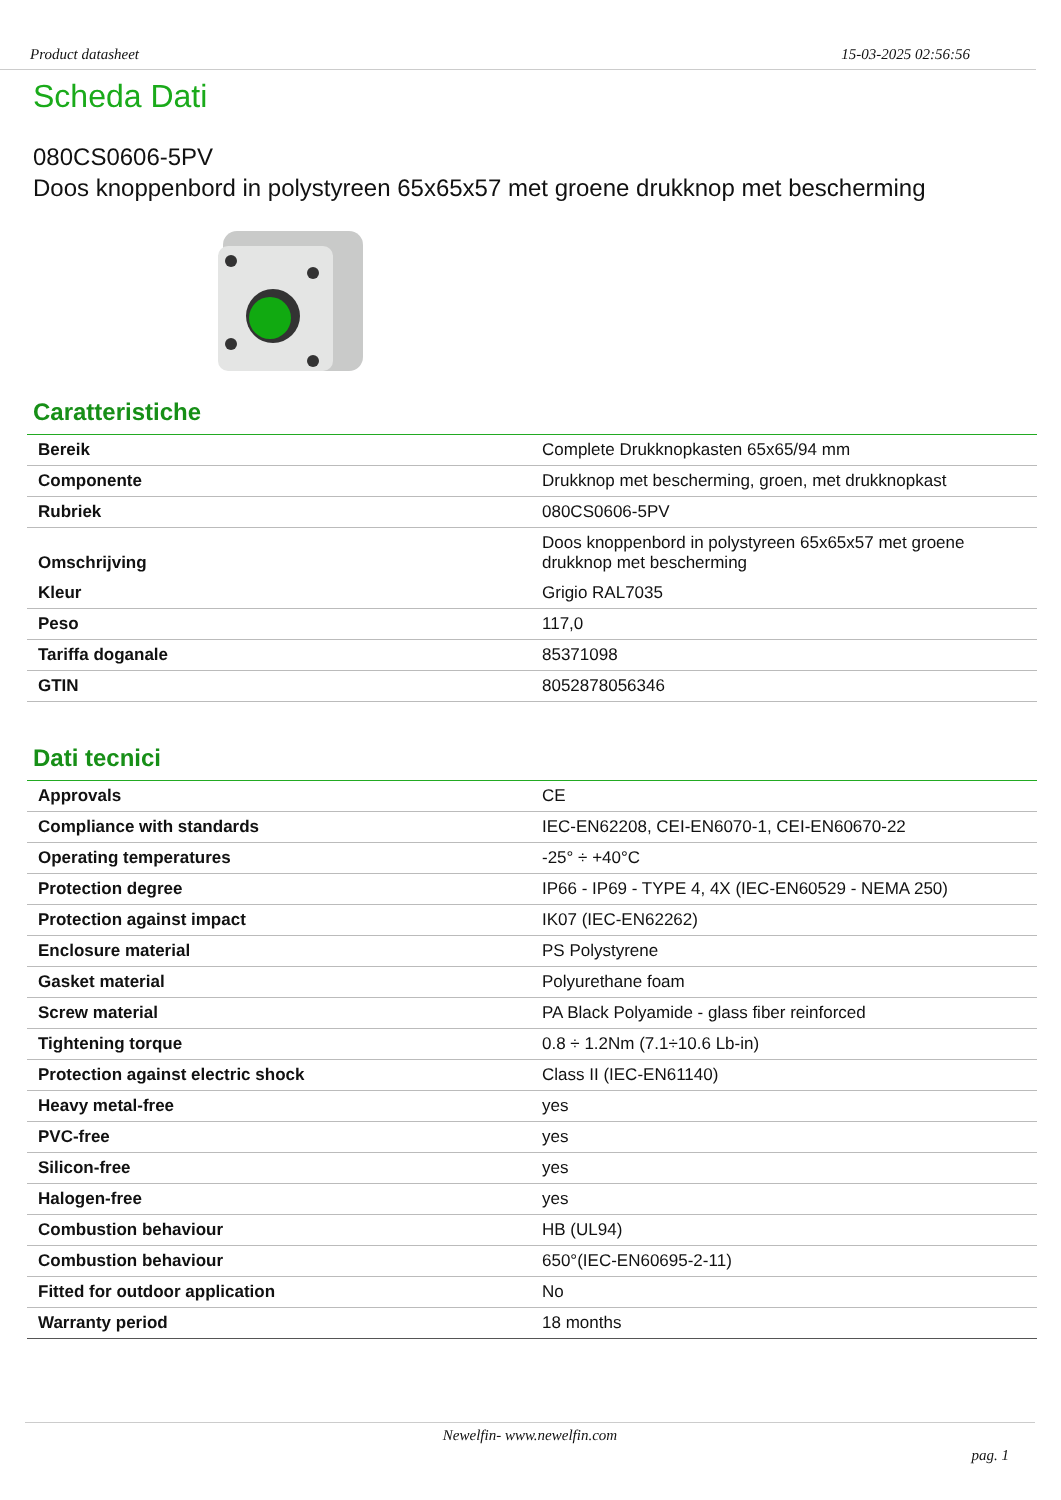Product datasheet 15-03-2025 02:56:56
Scheda Dati
080CS0606-5PV
Doos knoppenbord in polystyreen 65x65x57 met groene drukknop met bescherming
Caratteristiche
| Bereik | Complete Drukknopkasten 65x65/94 mm |
| Componente | Drukknop met bescherming, groen, met drukknopkast |
| Rubriek | 080CS0606-5PV |
| Omschrijving | Doos knoppenbord in polystyreen 65x65x57 met groene drukknop met bescherming |
| Kleur | Grigio RAL7035 |
| Peso | 117,0 |
| Tariffa doganale | 85371098 |
| GTIN | 8052878056346 |
Dati tecnici
| Approvals | CE |
| Compliance with standards | IEC-EN62208, CEI-EN6070-1, CEI-EN60670-22 |
| Operating temperatures | -25° ÷ +40°C |
| Protection degree | IP66 - IP69 - TYPE 4, 4X (IEC-EN60529 - NEMA 250) |
| Protection against impact | IK07 (IEC-EN62262) |
| Enclosure material | PS Polystyrene |
| Gasket material | Polyurethane foam |
| Screw material | PA Black Polyamide - glass fiber reinforced |
| Tightening torque | 0.8 ÷ 1.2Nm (7.1÷10.6 Lb-in) |
| Protection against electric shock | Class II (IEC-EN61140) |
| Heavy metal-free | yes |
| PVC-free | yes |
| Silicon-free | yes |
| Halogen-free | yes |
| Combustion behaviour | HB (UL94) |
| Combustion behaviour | 650°(IEC-EN60695-2-11) |
| Fitted for outdoor application | No |
| Warranty period | 18 months |
Newelfin- www.newelfin.com
pag. 1